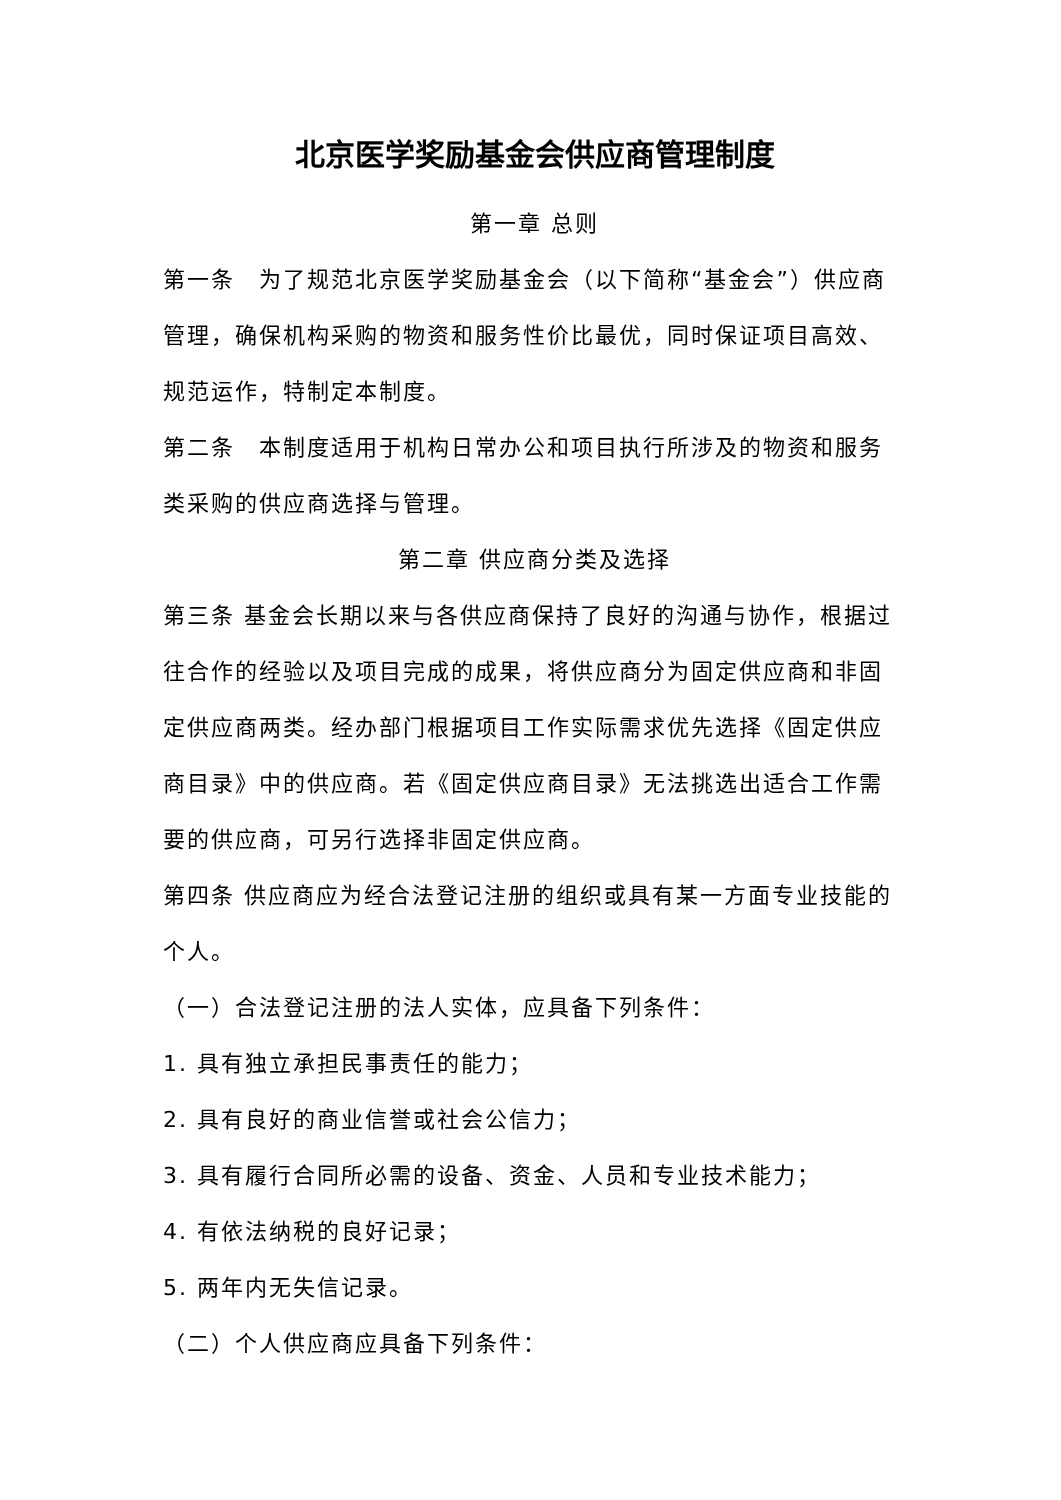北京医学奖励基金会供应商管理制度
第一章 总则
第一条　为了规范北京医学奖励基金会（以下简称“基金会”）供应商管理，确保机构采购的物资和服务性价比最优，同时保证项目高效、规范运作，特制定本制度。
第二条　本制度适用于机构日常办公和项目执行所涉及的物资和服务类采购的供应商选择与管理。
第二章 供应商分类及选择
第三条 基金会长期以来与各供应商保持了良好的沟通与协作，根据过往合作的经验以及项目完成的成果，将供应商分为固定供应商和非固定供应商两类。经办部门根据项目工作实际需求优先选择《固定供应商目录》中的供应商。若《固定供应商目录》无法挑选出适合工作需要的供应商，可另行选择非固定供应商。
第四条 供应商应为经合法登记注册的组织或具有某一方面专业技能的个人。
（一）合法登记注册的法人实体，应具备下列条件：
1. 具有独立承担民事责任的能力；
2. 具有良好的商业信誉或社会公信力；
3. 具有履行合同所必需的设备、资金、人员和专业技术能力；
4. 有依法纳税的良好记录；
5. 两年内无失信记录。
（二）个人供应商应具备下列条件：